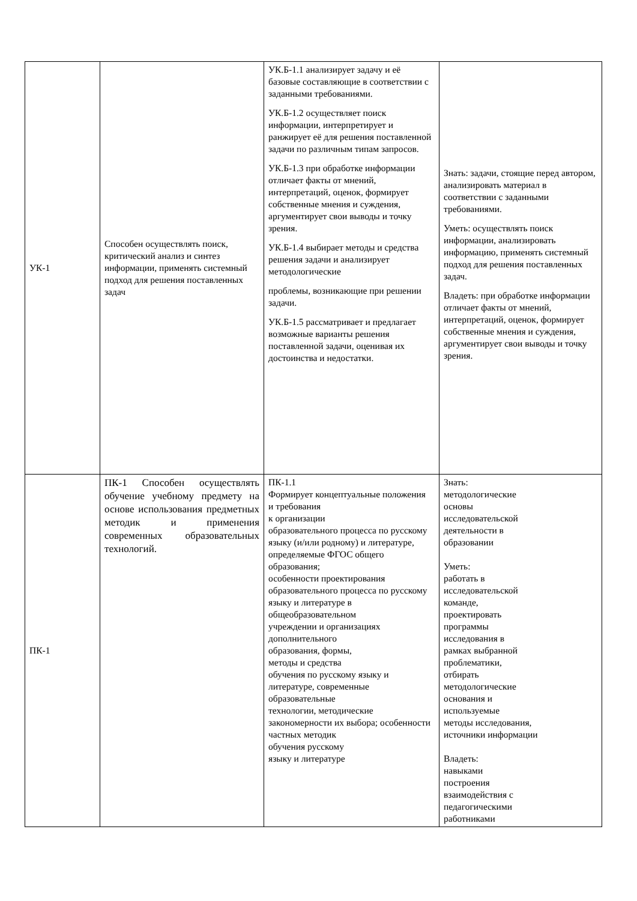| УК-1 | Способен осуществлять поиск, критический анализ и синтез информации, применять системный подход для решения поставленных задач | УК.Б-1.1 анализирует задачу и её базовые составляющие в соответствии с заданными требованиями. УК.Б-1.2 осуществляет поиск информации, интерпретирует и ранжирует её для решения поставленной задачи по различным типам запросов. УК.Б-1.3 при обработке информации отличает факты от мнений, интерпретаций, оценок, формирует собственные мнения и суждения, аргументирует свои выводы и точку зрения. УК.Б-1.4 выбирает методы и средства решения задачи и анализирует методологические проблемы, возникающие при решении задачи. УК.Б-1.5 рассматривает и предлагает возможные варианты решения поставленной задачи, оценивая их достоинства и недостатки. | Знать: задачи, стоящие перед автором, анализировать материал в соответствии с заданными требованиями. Уметь: осуществлять поиск информации, анализировать информацию, применять системный подход для решения поставленных задач. Владеть: при обработке информации отличает факты от мнений, интерпретаций, оценок, формирует собственные мнения и суждения, аргументирует свои выводы и точку зрения. |
| ПК-1 | ПК-1 Способен осуществлять обучение учебному предмету на основе использования предметных методик и применения современных образовательных технологий. | ПК-1.1 Формирует концептуальные положения и требования к организации образовательного процесса по русскому языку (и/или родному) и литературе, определяемые ФГОС общего образования; особенности проектирования образовательного процесса по русскому языку и литературе в общеобразовательном учреждении и организациях дополнительного образования, формы, методы и средства обучения по русскому языку и литературе, современные образовательные технологии, методические закономерности их выбора; особенности частных методик обучения русскому языку и литературе | Знать: методологические основы исследовательской деятельности в образовании Уметь: работать в исследовательской команде, проектировать программы исследования в рамках выбранной проблематики, отбирать методологические основания и используемые методы исследования, источники информации Владеть: навыками построения взаимодействия с педагогическими работниками |